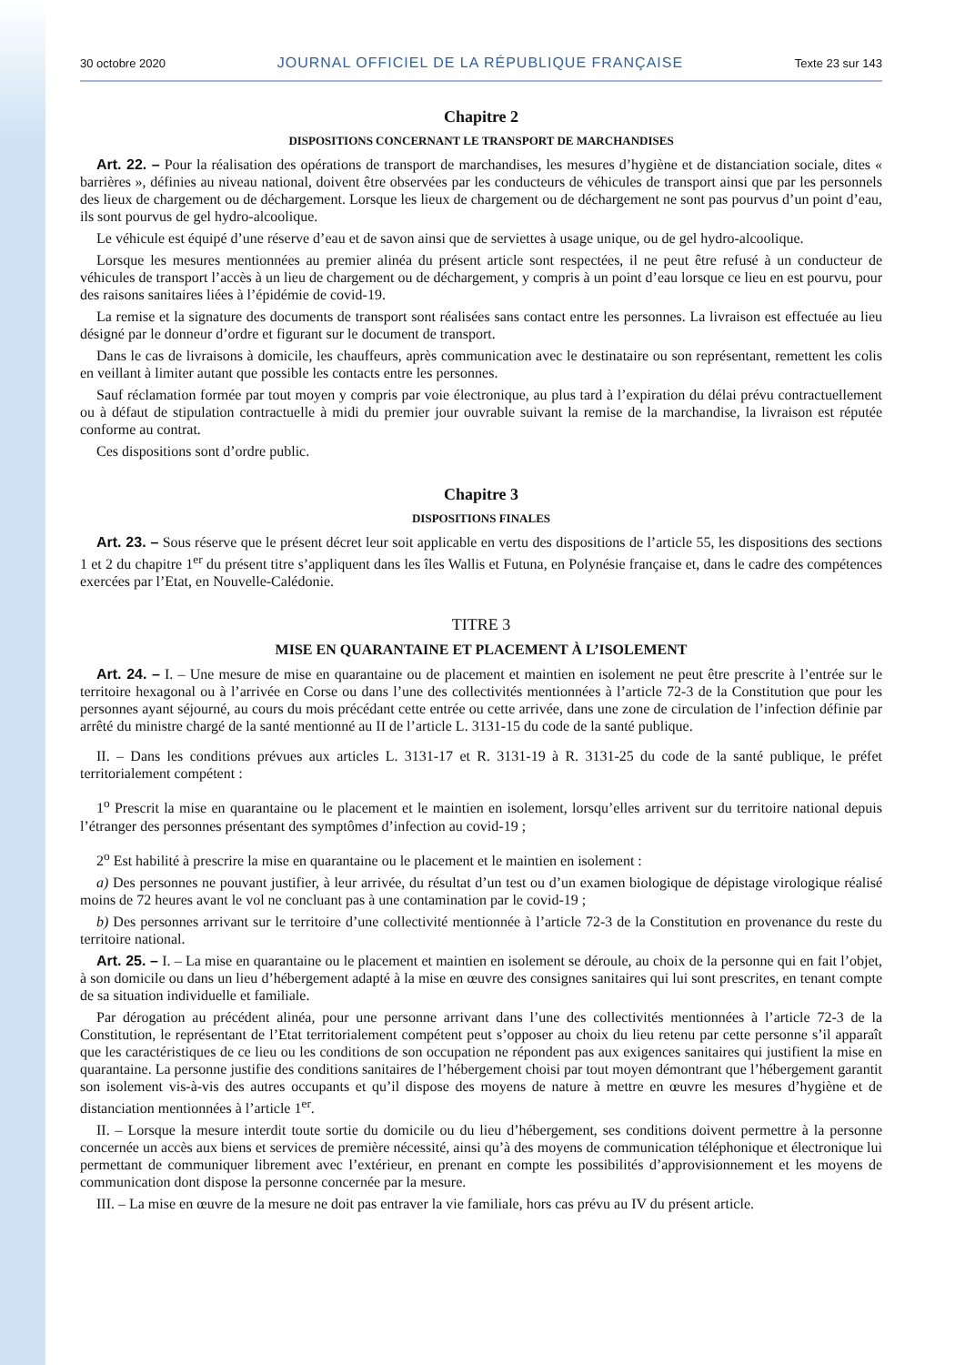30 octobre 2020 JOURNAL OFFICIEL DE LA RÉPUBLIQUE FRANÇAISE Texte 23 sur 143
Chapitre 2
DISPOSITIONS CONCERNANT LE TRANSPORT DE MARCHANDISES
Art. 22. – Pour la réalisation des opérations de transport de marchandises, les mesures d’hygiène et de distanciation sociale, dites « barrières », définies au niveau national, doivent être observées par les conducteurs de véhicules de transport ainsi que par les personnels des lieux de chargement ou de déchargement. Lorsque les lieux de chargement ou de déchargement ne sont pas pourvus d’un point d’eau, ils sont pourvus de gel hydro-alcoolique.
Le véhicule est équipé d’une réserve d’eau et de savon ainsi que de serviettes à usage unique, ou de gel hydro-alcoolique.
Lorsque les mesures mentionnées au premier alinéa du présent article sont respectées, il ne peut être refusé à un conducteur de véhicules de transport l’accès à un lieu de chargement ou de déchargement, y compris à un point d’eau lorsque ce lieu en est pourvu, pour des raisons sanitaires liées à l’épidémie de covid-19.
La remise et la signature des documents de transport sont réalisées sans contact entre les personnes. La livraison est effectuée au lieu désigné par le donneur d’ordre et figurant sur le document de transport.
Dans le cas de livraisons à domicile, les chauffeurs, après communication avec le destinataire ou son représentant, remettent les colis en veillant à limiter autant que possible les contacts entre les personnes.
Sauf réclamation formée par tout moyen y compris par voie électronique, au plus tard à l’expiration du délai prévu contractuellement ou à défaut de stipulation contractuelle à midi du premier jour ouvrable suivant la remise de la marchandise, la livraison est réputée conforme au contrat.
Ces dispositions sont d’ordre public.
Chapitre 3
DISPOSITIONS FINALES
Art. 23. – Sous réserve que le présent décret leur soit applicable en vertu des dispositions de l’article 55, les dispositions des sections 1 et 2 du chapitre 1<sup>er</sup> du présent titre s’appliquent dans les îles Wallis et Futuna, en Polynésie française et, dans le cadre des compétences exercées par l’Etat, en Nouvelle-Calédonie.
TITRE 3
MISE EN QUARANTAINE ET PLACEMENT À L’ISOLEMENT
Art. 24. – I. – Une mesure de mise en quarantaine ou de placement et maintien en isolement ne peut être prescrite à l’entrée sur le territoire hexagonal ou à l’arrivée en Corse ou dans l’une des collectivités mentionnées à l’article 72-3 de la Constitution que pour les personnes ayant séjourné, au cours du mois précédant cette entrée ou cette arrivée, dans une zone de circulation de l’infection définie par arrêté du ministre chargé de la santé mentionné au II de l’article L. 3131-15 du code de la santé publique.
II. – Dans les conditions prévues aux articles L. 3131-17 et R. 3131-19 à R. 3131-25 du code de la santé publique, le préfet territorialement compétent :
1<sup>o</sup> Prescrit la mise en quarantaine ou le placement et le maintien en isolement, lorsqu’elles arrivent sur du territoire national depuis l’étranger des personnes présentant des symptômes d’infection au covid-19 ;
2<sup>o</sup> Est habilité à prescrire la mise en quarantaine ou le placement et le maintien en isolement :
a) Des personnes ne pouvant justifier, à leur arrivée, du résultat d’un test ou d’un examen biologique de dépistage virologique réalisé moins de 72 heures avant le vol ne concluant pas à une contamination par le covid-19 ;
b) Des personnes arrivant sur le territoire d’une collectivité mentionnée à l’article 72-3 de la Constitution en provenance du reste du territoire national.
Art. 25. – I. – La mise en quarantaine ou le placement et maintien en isolement se déroule, au choix de la personne qui en fait l’objet, à son domicile ou dans un lieu d’hébergement adapté à la mise en œuvre des consignes sanitaires qui lui sont prescrites, en tenant compte de sa situation individuelle et familiale.
Par dérogation au précédent alinéa, pour une personne arrivant dans l’une des collectivités mentionnées à l’article 72-3 de la Constitution, le représentant de l’Etat territorialement compétent peut s’opposer au choix du lieu retenu par cette personne s’il apparaît que les caractéristiques de ce lieu ou les conditions de son occupation ne répondent pas aux exigences sanitaires qui justifient la mise en quarantaine. La personne justifie des conditions sanitaires de l’hébergement choisi par tout moyen démontrant que l’hébergement garantit son isolement vis-à-vis des autres occupants et qu’il dispose des moyens de nature à mettre en œuvre les mesures d’hygiène et de distanciation mentionnées à l’article 1<sup>er</sup>.
II. – Lorsque la mesure interdit toute sortie du domicile ou du lieu d’hébergement, ses conditions doivent permettre à la personne concernée un accès aux biens et services de première nécessité, ainsi qu’à des moyens de communication téléphonique et électronique lui permettant de communiquer librement avec l’extérieur, en prenant en compte les possibilités d’approvisionnement et les moyens de communication dont dispose la personne concernée par la mesure.
III. – La mise en œuvre de la mesure ne doit pas entraver la vie familiale, hors cas prévu au IV du présent article.